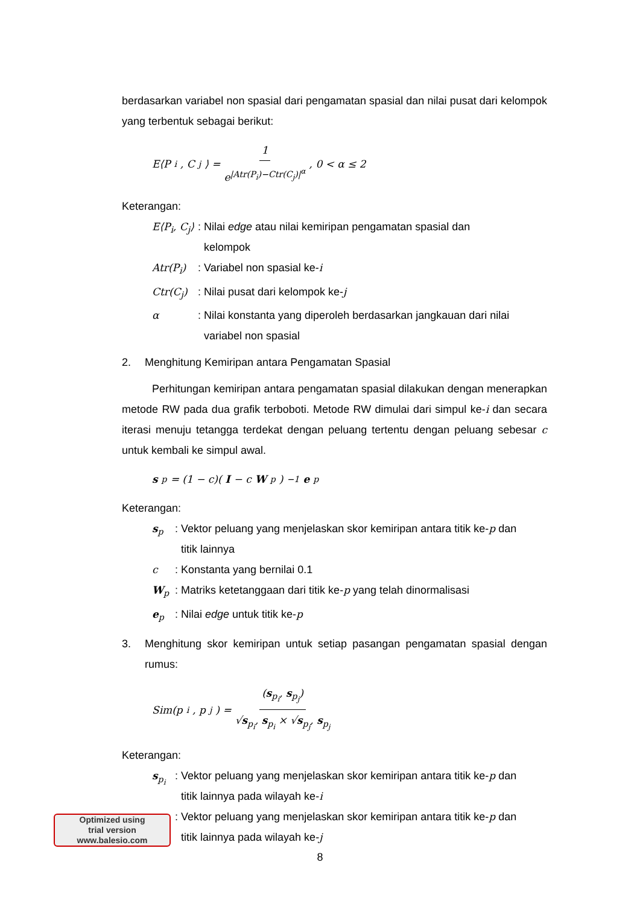berdasarkan variabel non spasial dari pengamatan spasial dan nilai pusat dari kelompok yang terbentuk sebagai berikut:
E⟨P<sub>i</sub>, C<sub>j</sub>⟩ = 1 e<sup>|Atr(P<sub>i</sub>)−Ctr(C<sub>j</sub>)|<sup>α</sup></sup>, 0 < α ≤ 2
Keterangan:
E⟨P<sub>i</sub>, C<sub>j</sub>⟩: Nilai edge atau nilai kemiripan pengamatan spasial dan
kelompok
Atr(P<sub>i</sub>): Variabel non spasial ke-i
Ctr(C<sub>j</sub>): Nilai pusat dari kelompok ke-j
α: Nilai konstanta yang diperoleh berdasarkan jangkauan dari nilai
variabel non spasial
2. Menghitung Kemiripan antara Pengamatan Spasial
Perhitungan kemiripan antara pengamatan spasial dilakukan dengan menerapkan metode RW pada dua grafik terboboti. Metode RW dimulai dari simpul ke-i dan secara iterasi menuju tetangga terdekat dengan peluang tertentu dengan peluang sebesar c untuk kembali ke simpul awal.
s<sub>p</sub> = (1 − c)(I − c W<sub>p</sub>)<sup>−1</sup> e<sub>p</sub>
Keterangan:
s<sub>p</sub>: Vektor peluang yang menjelaskan skor kemiripan antara titik ke-p dan
titik lainnya
c: Konstanta yang bernilai 0.1
W<sub>p</sub>: Matriks ketetanggaan dari titik ke-p yang telah dinormalisasi
e<sub>p</sub>: Nilai edge untuk titik ke-p
3. Menghitung skor kemiripan untuk setiap pasangan pengamatan spasial dengan rumus:
Sim(p<sub>i</sub>, p<sub>j</sub>) = (s<sub>p<sub>i</sub></sub>, s<sub>p<sub>j</sub></sub>) √s<sub>p<sub>i</sub></sub>, s<sub>p<sub>i</sub></sub> × √s<sub>p<sub>j</sub></sub>, s<sub>p<sub>j</sub></sub>
Keterangan:
s<sub>p<sub>i</sub></sub>: Vektor peluang yang menjelaskan skor kemiripan antara titik ke-p dan
titik lainnya pada wilayah ke-i
: Vektor peluang yang menjelaskan skor kemiripan antara titik ke-p dan
titik lainnya pada wilayah ke-j
Optimized using
trial version
www.balesio.com
8